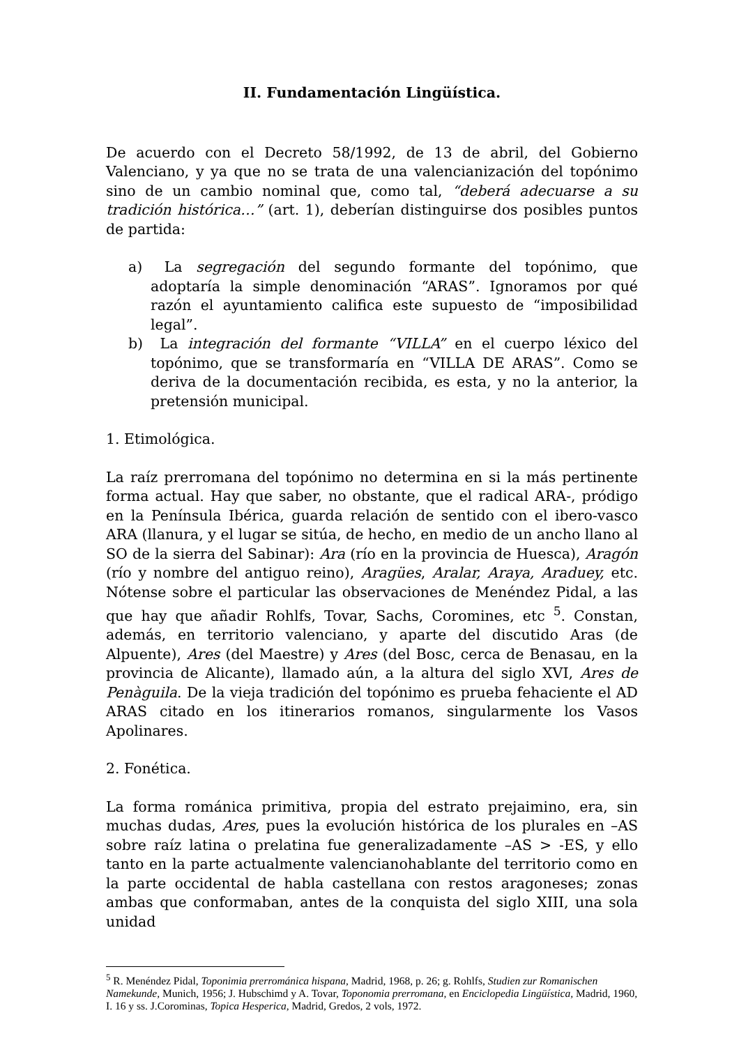II. Fundamentación Lingüística.
De acuerdo con el Decreto 58/1992, de 13 de abril, del Gobierno Valenciano, y ya que no se trata de una valencianización del topónimo sino de un cambio nominal que, como tal, “deberá adecuarse a su tradición histórica…” (art. 1), deberían distinguirse dos posibles puntos de partida:
a) La segregación del segundo formante del topónimo, que adoptaría la simple denominación “ARAS”. Ignoramos por qué razón el ayuntamiento califica este supuesto de “imposibilidad legal”.
b) La integración del formante “VILLA” en el cuerpo léxico del topónimo, que se transformaría en “VILLA DE ARAS”. Como se deriva de la documentación recibida, es esta, y no la anterior, la pretensión municipal.
1. Etimológica.
La raíz prerromana del topónimo no determina en si la más pertinente forma actual. Hay que saber, no obstante, que el radical ARA-, pródigo en la Península Ibérica, guarda relación de sentido con el ibero-vasco ARA (llanura, y el lugar se sitúa, de hecho, en medio de un ancho llano al SO de la sierra del Sabinar): Ara (río en la provincia de Huesca), Aragón (río y nombre del antiguo reino), Aragües, Aralar, Araya, Araduey, etc. Nótense sobre el particular las observaciones de Menéndez Pidal, a las que hay que añadir Rohlfs, Tovar, Sachs, Coromines, etc <sup>5</sup>. Constan, además, en territorio valenciano, y aparte del discutido Aras (de Alpuente), Ares (del Maestre) y Ares (del Bosc, cerca de Benasau, en la provincia de Alicante), llamado aún, a la altura del siglo XVI, Ares de Penàguila. De la vieja tradición del topónimo es prueba fehaciente el AD ARAS citado en los itinerarios romanos, singularmente los Vasos Apolinares.
2. Fonética.
La forma románica primitiva, propia del estrato prejaimino, era, sin muchas dudas, Ares, pues la evolución histórica de los plurales en –AS sobre raíz latina o prelatina fue generalizadamente –AS > -ES, y ello tanto en la parte actualmente valencianohablante del territorio como en la parte occidental de habla castellana con restos aragoneses; zonas ambas que conformaban, antes de la conquista del siglo XIII, una sola unidad
<sup>5</sup> R. Menéndez Pidal, Toponimia prerrománica hispana, Madrid, 1968, p. 26; g. Rohlfs, Studien zur Romanischen Namekunde, Munich, 1956; J. Hubschimd y A. Tovar, Toponomia prerromana, en Enciclopedia Lingüística, Madrid, 1960, I. 16 y ss. J.Corominas, Topica Hesperica, Madrid, Gredos, 2 vols, 1972.